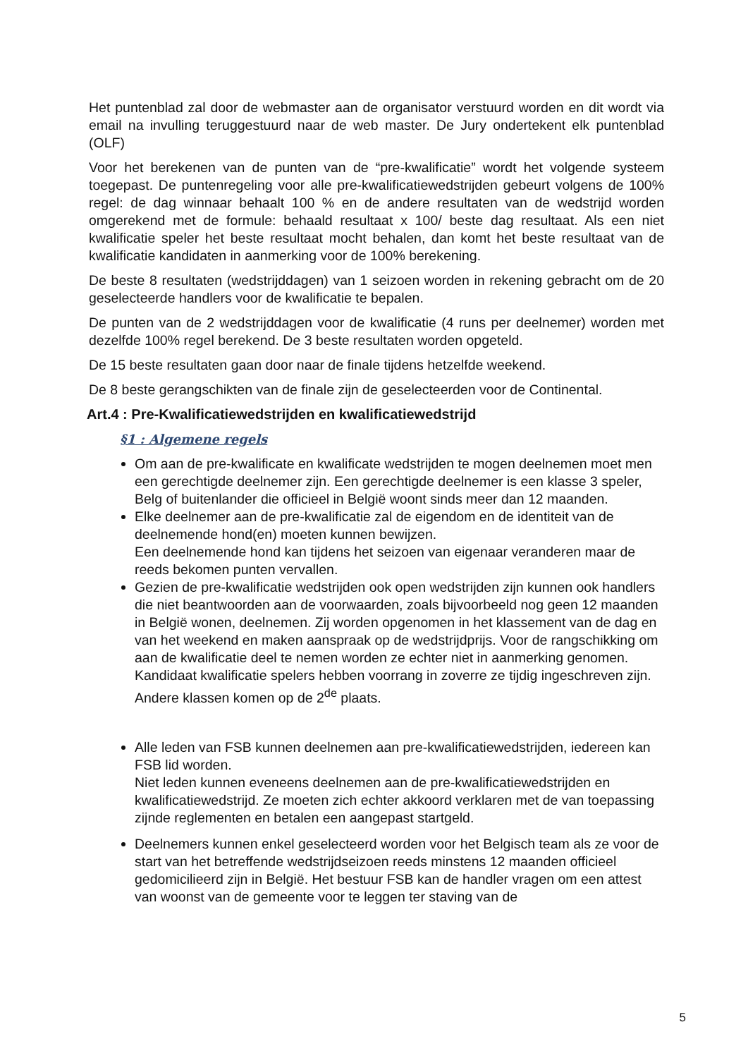Het puntenblad zal door de webmaster aan de organisator verstuurd worden en dit wordt via email na invulling teruggestuurd naar de web master. De Jury ondertekent elk puntenblad (OLF)
Voor het berekenen van de punten van de “pre-kwalificatie” wordt het volgende systeem toegepast. De puntenregeling voor alle pre-kwalificatiewedstrijden gebeurt volgens de 100% regel: de dag winnaar behaalt 100 % en de andere resultaten van de wedstrijd worden omgerekend met de formule: behaald resultaat x 100/ beste dag resultaat. Als een niet kwalificatie speler het beste resultaat mocht behalen, dan komt het beste resultaat van de kwalificatie kandidaten in aanmerking voor de 100% berekening.
De beste 8 resultaten (wedstrijddagen) van 1 seizoen worden in rekening gebracht om de 20 geselecteerde handlers voor de kwalificatie te bepalen.
De punten van de 2 wedstrijddagen voor de kwalificatie (4 runs per deelnemer) worden met dezelfde 100% regel berekend. De 3 beste resultaten worden opgeteld.
De 15 beste resultaten gaan door naar de finale tijdens hetzelfde weekend.
De 8 beste gerangschikten van de finale zijn de geselecteerden voor de Continental.
Art.4 : Pre-Kwalificatiewedstrijden en kwalificatiewedstrijd
§1 : Algemene regels
Om aan de pre-kwalificate en kwalificate wedstrijden te mogen deelnemen moet men een gerechtigde deelnemer zijn. Een gerechtigde deelnemer is een klasse 3 speler, Belg of buitenlander die officieel in België woont sinds meer dan 12 maanden.
Elke deelnemer aan de pre-kwalificatie zal de eigendom en de identiteit van de deelnemende hond(en) moeten kunnen bewijzen.
Een deelnemende hond kan tijdens het seizoen van eigenaar veranderen maar de reeds bekomen punten vervallen.
Gezien de pre-kwalificatie wedstrijden ook open wedstrijden zijn kunnen ook handlers die niet beantwoorden aan de voorwaarden, zoals bijvoorbeeld nog geen 12 maanden in België wonen, deelnemen. Zij worden opgenomen in het klassement van de dag en van het weekend en maken aanspraak op de wedstrijdprijs. Voor de rangschikking om aan de kwalificatie deel te nemen worden ze echter niet in aanmerking genomen. Kandidaat kwalificatie spelers hebben voorrang in zoverre ze tijdig ingeschreven zijn. Andere klassen komen op de 2<sup>de</sup> plaats.
Alle leden van FSB kunnen deelnemen aan pre-kwalificatiewedstrijden, iedereen kan FSB lid worden.
Niet leden kunnen eveneens deelnemen aan de pre-kwalificatiewedstrijden en kwalificatiewedstrijd. Ze moeten zich echter akkoord verklaren met de van toepassing zijnde reglementen en betalen een aangepast startgeld.
Deelnemers kunnen enkel geselecteerd worden voor het Belgisch team als ze voor de start van het betreffende wedstrijdseizoen reeds minstens 12 maanden officieel gedomicilieerd zijn in België. Het bestuur FSB kan de handler vragen om een attest van woonst van de gemeente voor te leggen ter staving van de
5